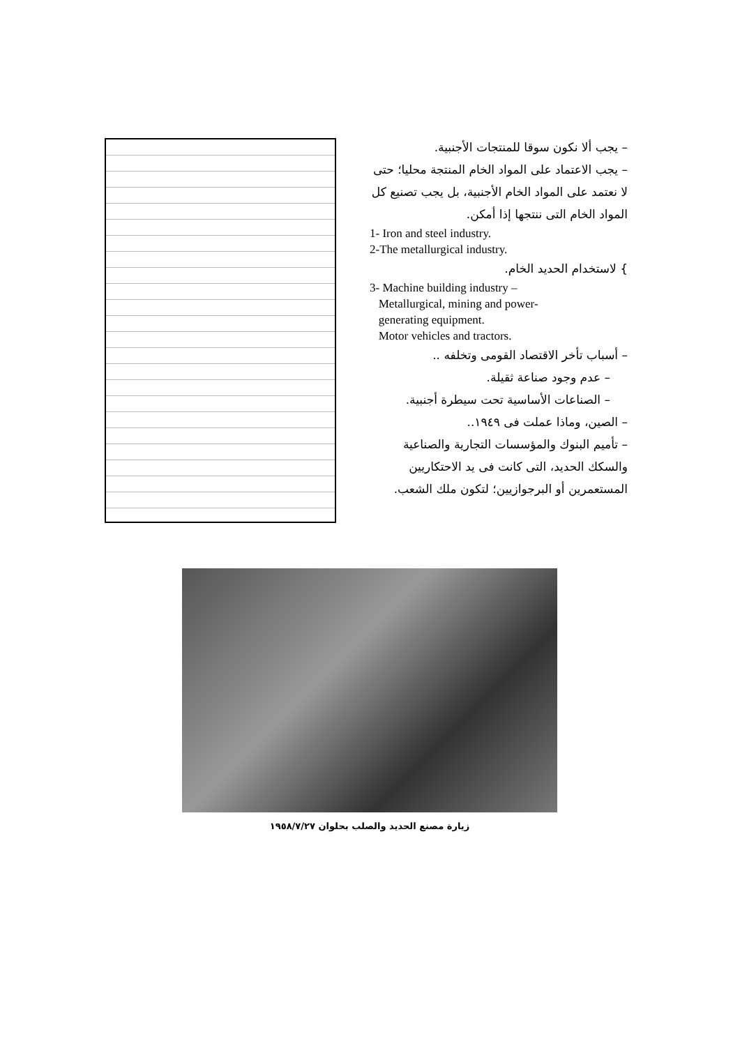– يجب ألا نكون سوقا للمنتجات الأجنبية.
– يجب الاعتماد على المواد الخام المنتجة محليا؛ حتى لا نعتمد على المواد الخام الأجنبية، بل يجب تصنيع كل المواد الخام التى ننتجها إذا أمكن.
1- Iron and steel industry.
2-The metallurgical industry.
} لاستخدام الحديد الخام.
3- Machine building industry –
Metallurgical, mining and power-
generating equipment.
Motor vehicles and tractors.
– أسباب تأخر الاقتصاد القومى وتخلفه ..
– عدم وجود صناعة ثقيلة.
– الصناعات الأساسية تحت سيطرة أجنبية.
– الصين، وماذا عملت فى ١٩٤٩..
– تأميم البنوك والمؤسسات التجارية والصناعية والسكك الحديد، التى كانت فى يد الاحتكاريين المستعمرين أو البرجوازيين؛ لتكون ملك الشعب.
زيارة مصنع الحديد والصلب بحلوان ١٩٥٨/٧/٢٧